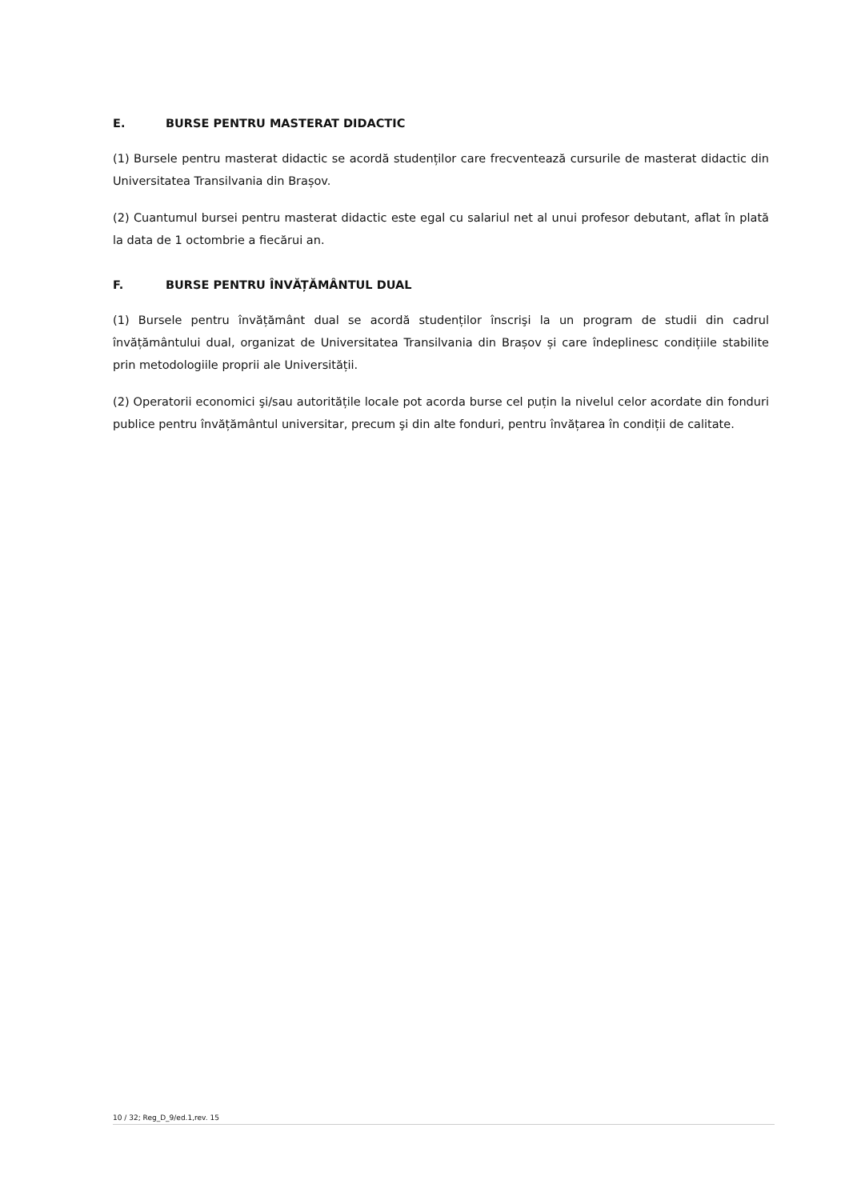E. BURSE PENTRU MASTERAT DIDACTIC
(1) Bursele pentru masterat didactic se acordă studenților care frecventează cursurile de masterat didactic din Universitatea Transilvania din Brașov.
(2) Cuantumul bursei pentru masterat didactic este egal cu salariul net al unui profesor debutant, aflat în plată la data de 1 octombrie a fiecărui an.
F. BURSE PENTRU ÎNVĂȚĂMÂNTUL DUAL
(1) Bursele pentru învățământ dual se acordă studenților înscrişi la un program de studii din cadrul învățământului dual, organizat de Universitatea Transilvania din Brașov și care îndeplinesc condițiile stabilite prin metodologiile proprii ale Universității.
(2) Operatorii economici şi/sau autoritățile locale pot acorda burse cel puțin la nivelul celor acordate din fonduri publice pentru învățământul universitar, precum şi din alte fonduri, pentru învățarea în condiții de calitate.
10 / 32; Reg_D_9/ed.1,rev. 15